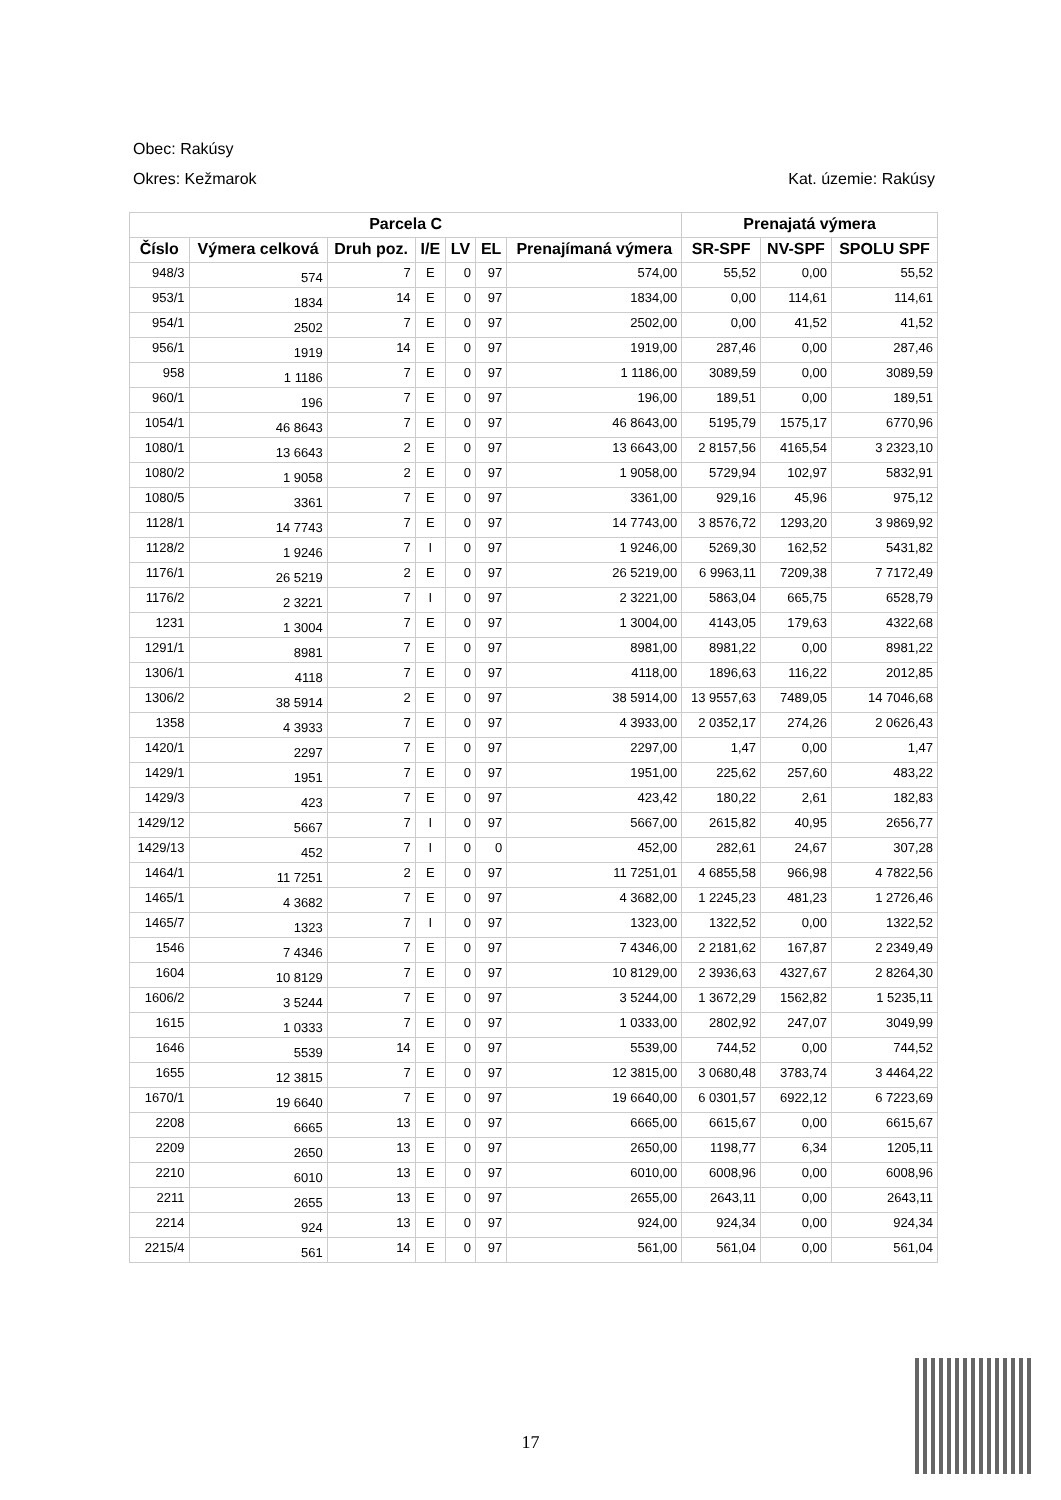Obec: Rakúsy
Okres: Kežmarok Kat. územie: Rakúsy
| Parcela C | | | | | | | Prenajatá výmera | | |
| --- | --- | --- | --- | --- | --- | --- | --- | --- | --- |
| Číslo | Výmera celková | Druh poz. | I/E | LV | EL | Prenajímaná výmera | SR-SPF | NV-SPF | SPOLU SPF |
| 948/3 | 574 | 7 | E | 0 | 97 | 574,00 | 55,52 | 0,00 | 55,52 |
| 953/1 | 1834 | 14 | E | 0 | 97 | 1834,00 | 0,00 | 114,61 | 114,61 |
| 954/1 | 2502 | 7 | E | 0 | 97 | 2502,00 | 0,00 | 41,52 | 41,52 |
| 956/1 | 1919 | 14 | E | 0 | 97 | 1919,00 | 287,46 | 0,00 | 287,46 |
| 958 | 1 1186 | 7 | E | 0 | 97 | 1 1186,00 | 3089,59 | 0,00 | 3089,59 |
| 960/1 | 196 | 7 | E | 0 | 97 | 196,00 | 189,51 | 0,00 | 189,51 |
| 1054/1 | 46 8643 | 7 | E | 0 | 97 | 46 8643,00 | 5195,79 | 1575,17 | 6770,96 |
| 1080/1 | 13 6643 | 2 | E | 0 | 97 | 13 6643,00 | 2 8157,56 | 4165,54 | 3 2323,10 |
| 1080/2 | 1 9058 | 2 | E | 0 | 97 | 1 9058,00 | 5729,94 | 102,97 | 5832,91 |
| 1080/5 | 3361 | 7 | E | 0 | 97 | 3361,00 | 929,16 | 45,96 | 975,12 |
| 1128/1 | 14 7743 | 7 | E | 0 | 97 | 14 7743,00 | 3 8576,72 | 1293,20 | 3 9869,92 |
| 1128/2 | 1 9246 | 7 | I | 0 | 97 | 1 9246,00 | 5269,30 | 162,52 | 5431,82 |
| 1176/1 | 26 5219 | 2 | E | 0 | 97 | 26 5219,00 | 6 9963,11 | 7209,38 | 7 7172,49 |
| 1176/2 | 2 3221 | 7 | I | 0 | 97 | 2 3221,00 | 5863,04 | 665,75 | 6528,79 |
| 1231 | 1 3004 | 7 | E | 0 | 97 | 1 3004,00 | 4143,05 | 179,63 | 4322,68 |
| 1291/1 | 8981 | 7 | E | 0 | 97 | 8981,00 | 8981,22 | 0,00 | 8981,22 |
| 1306/1 | 4118 | 7 | E | 0 | 97 | 4118,00 | 1896,63 | 116,22 | 2012,85 |
| 1306/2 | 38 5914 | 2 | E | 0 | 97 | 38 5914,00 | 13 9557,63 | 7489,05 | 14 7046,68 |
| 1358 | 4 3933 | 7 | E | 0 | 97 | 4 3933,00 | 2 0352,17 | 274,26 | 2 0626,43 |
| 1420/1 | 2297 | 7 | E | 0 | 97 | 2297,00 | 1,47 | 0,00 | 1,47 |
| 1429/1 | 1951 | 7 | E | 0 | 97 | 1951,00 | 225,62 | 257,60 | 483,22 |
| 1429/3 | 423 | 7 | E | 0 | 97 | 423,42 | 180,22 | 2,61 | 182,83 |
| 1429/12 | 5667 | 7 | I | 0 | 97 | 5667,00 | 2615,82 | 40,95 | 2656,77 |
| 1429/13 | 452 | 7 | I | 0 | 0 | 452,00 | 282,61 | 24,67 | 307,28 |
| 1464/1 | 11 7251 | 2 | E | 0 | 97 | 11 7251,01 | 4 6855,58 | 966,98 | 4 7822,56 |
| 1465/1 | 4 3682 | 7 | E | 0 | 97 | 4 3682,00 | 1 2245,23 | 481,23 | 1 2726,46 |
| 1465/7 | 1323 | 7 | I | 0 | 97 | 1323,00 | 1322,52 | 0,00 | 1322,52 |
| 1546 | 7 4346 | 7 | E | 0 | 97 | 7 4346,00 | 2 2181,62 | 167,87 | 2 2349,49 |
| 1604 | 10 8129 | 7 | E | 0 | 97 | 10 8129,00 | 2 3936,63 | 4327,67 | 2 8264,30 |
| 1606/2 | 3 5244 | 7 | E | 0 | 97 | 3 5244,00 | 1 3672,29 | 1562,82 | 1 5235,11 |
| 1615 | 1 0333 | 7 | E | 0 | 97 | 1 0333,00 | 2802,92 | 247,07 | 3049,99 |
| 1646 | 5539 | 14 | E | 0 | 97 | 5539,00 | 744,52 | 0,00 | 744,52 |
| 1655 | 12 3815 | 7 | E | 0 | 97 | 12 3815,00 | 3 0680,48 | 3783,74 | 3 4464,22 |
| 1670/1 | 19 6640 | 7 | E | 0 | 97 | 19 6640,00 | 6 0301,57 | 6922,12 | 6 7223,69 |
| 2208 | 6665 | 13 | E | 0 | 97 | 6665,00 | 6615,67 | 0,00 | 6615,67 |
| 2209 | 2650 | 13 | E | 0 | 97 | 2650,00 | 1198,77 | 6,34 | 1205,11 |
| 2210 | 6010 | 13 | E | 0 | 97 | 6010,00 | 6008,96 | 0,00 | 6008,96 |
| 2211 | 2655 | 13 | E | 0 | 97 | 2655,00 | 2643,11 | 0,00 | 2643,11 |
| 2214 | 924 | 13 | E | 0 | 97 | 924,00 | 924,34 | 0,00 | 924,34 |
| 2215/4 | 561 | 14 | E | 0 | 97 | 561,00 | 561,04 | 0,00 | 561,04 |
17